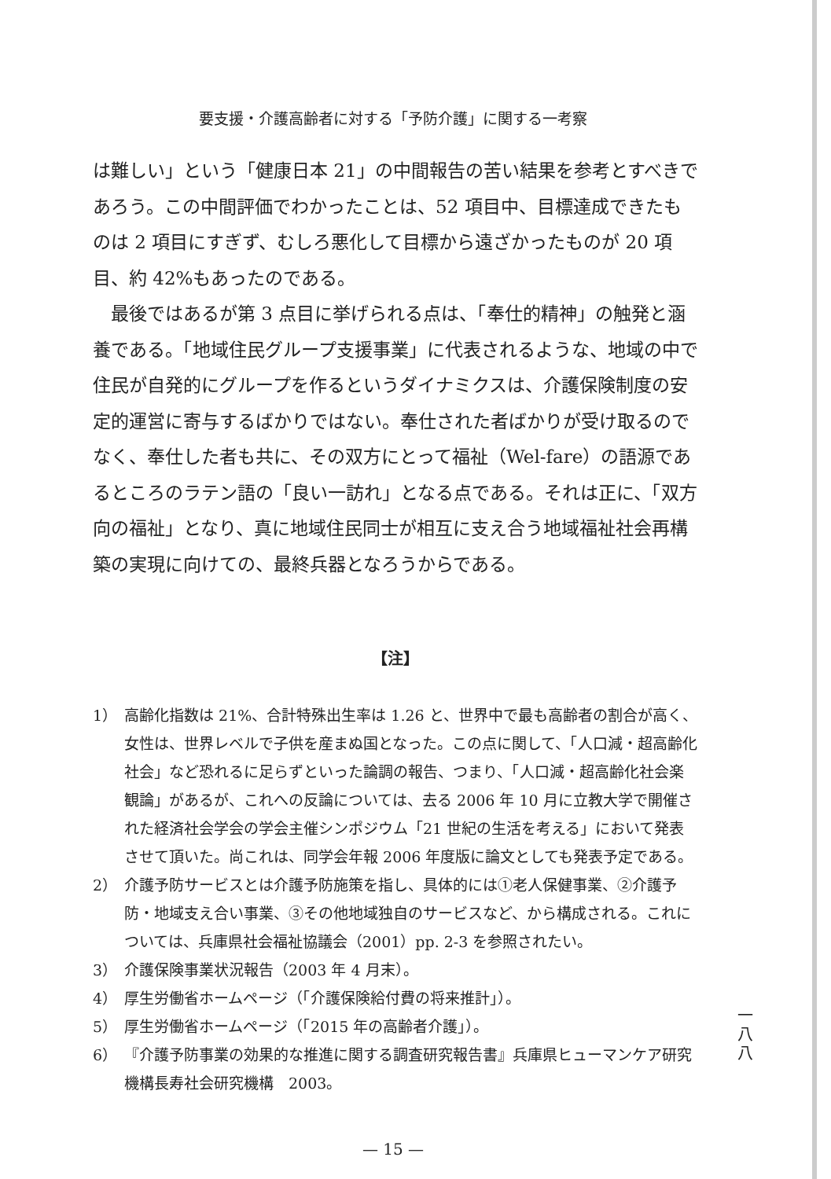要支援・介護高齢者に対する「予防介護」に関する一考察
は難しい」という「健康日本 21」の中間報告の苦い結果を参考とすべきであろう。この中間評価でわかったことは、52 項目中、目標達成できたものは 2 項目にすぎず、むしろ悪化して目標から遠ざかったものが 20 項目、約 42%もあったのである。
最後ではあるが第 3 点目に挙げられる点は、「奉仕的精神」の触発と涵養である。「地域住民グループ支援事業」に代表されるような、地域の中で住民が自発的にグループを作るというダイナミクスは、介護保険制度の安定的運営に寄与するばかりではない。奉仕された者ばかりが受け取るのでなく、奉仕した者も共に、その双方にとって福祉（Wel-fare）の語源であるところのラテン語の「良い一訪れ」となる点である。それは正に、「双方向の福祉」となり、真に地域住民同士が相互に支え合う地域福祉社会再構築の実現に向けての、最終兵器となろうからである。
【注】
1） 高齢化指数は 21%、合計特殊出生率は 1.26 と、世界中で最も高齢者の割合が高く、女性は、世界レベルで子供を産まぬ国となった。この点に関して、「人口減・超高齢化社会」など恐れるに足らずといった論調の報告、つまり、「人口減・超高齢化社会楽観論」があるが、これへの反論については、去る 2006 年 10 月に立教大学で開催された経済社会学会の学会主催シンポジウム「21 世紀の生活を考える」において発表させて頂いた。尚これは、同学会年報 2006 年度版に論文としても発表予定である。
2） 介護予防サービスとは介護予防施策を指し、具体的には①老人保健事業、②介護予防・地域支え合い事業、③その他地域独自のサービスなど、から構成される。これについては、兵庫県社会福祉協議会（2001）pp. 2-3 を参照されたい。
3） 介護保険事業状況報告（2003 年 4 月末）。
4） 厚生労働省ホームページ（「介護保険給付費の将来推計」）。
5） 厚生労働省ホームページ（「2015 年の高齢者介護」）。
6） 『介護予防事業の効果的な推進に関する調査研究報告書』兵庫県ヒューマンケア研究機構長寿社会研究機構　2003。
一
八
八
— 15 —